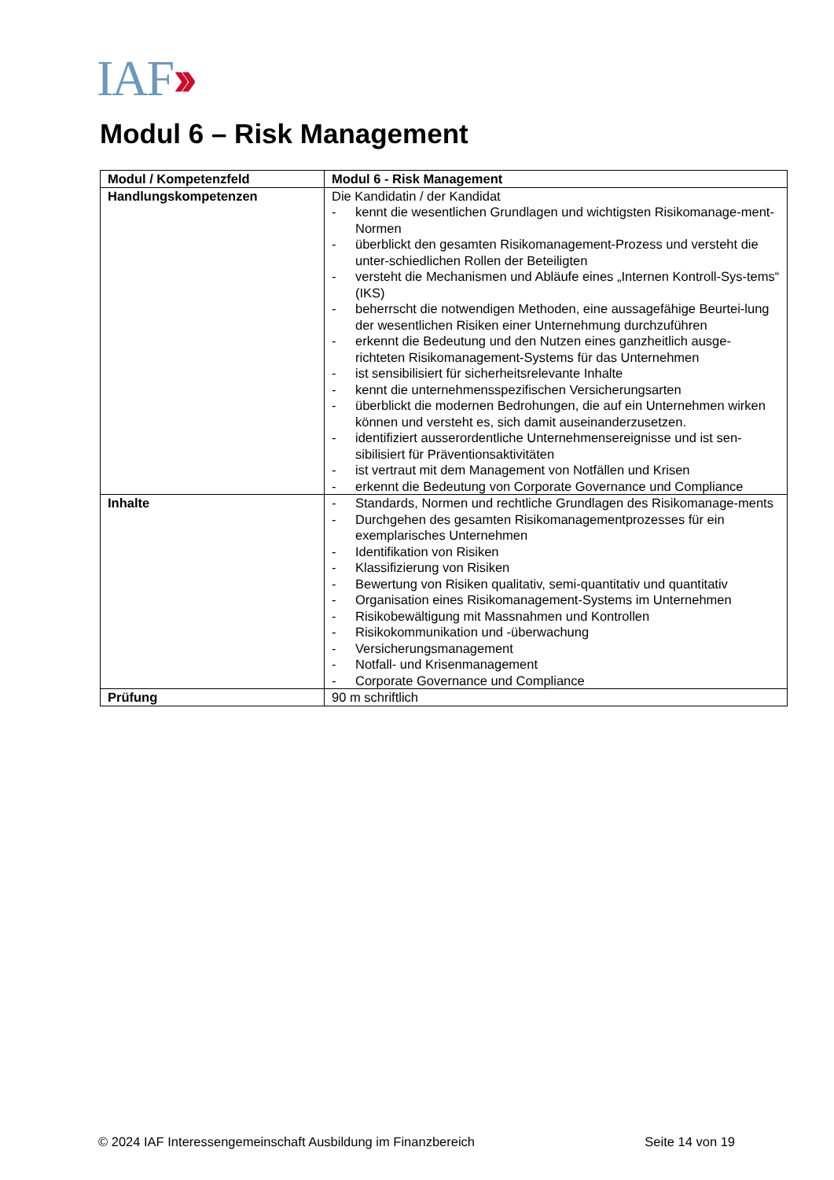IAF››
Modul 6 – Risk Management
| Modul / Kompetenzfeld | Modul 6 - Risk Management |
| --- | --- |
| Handlungskompetenzen | Die Kandidatin / der Kandidat - kennt die wesentlichen Grundlagen und wichtigsten Risikomanage-ment-Normen - überblickt den gesamten Risikomanagement-Prozess und versteht die unter-schiedlichen Rollen der Beteiligten - versteht die Mechanismen und Abläufe eines „Internen Kontroll-Sys-tems“ (IKS) - beherrscht die notwendigen Methoden, eine aussagefähige Beurtei-lung der wesentlichen Risiken einer Unternehmung durchzuführen - erkennt die Bedeutung und den Nutzen eines ganzheitlich ausge-richteten Risikomanagement-Systems für das Unternehmen - ist sensibilisiert für sicherheitsrelevante Inhalte - kennt die unternehmensspezifischen Versicherungsarten - überblickt die modernen Bedrohungen, die auf ein Unternehmen wirken können und versteht es, sich damit auseinanderzusetzen. - identifiziert ausserordentliche Unternehmensereignisse und ist sen-sibilisiert für Präventionsaktivitäten - ist vertraut mit dem Management von Notfällen und Krisen - erkennt die Bedeutung von Corporate Governance und Compliance |
| Inhalte | - Standards, Normen und rechtliche Grundlagen des Risikomanage-ments - Durchgehen des gesamten Risikomanagementprozesses für ein exemplarisches Unternehmen - Identifikation von Risiken - Klassifizierung von Risiken - Bewertung von Risiken qualitativ, semi-quantitativ und quantitativ - Organisation eines Risikomanagement-Systems im Unternehmen - Risikobewältigung mit Massnahmen und Kontrollen - Risikokommunikation und -überwachung - Versicherungsmanagement - Notfall- und Krisenmanagement - Corporate Governance und Compliance |
| Prüfung | 90 m schriftlich |
© 2024 IAF Interessengemeinschaft Ausbildung im Finanzbereich Seite 14 von 19